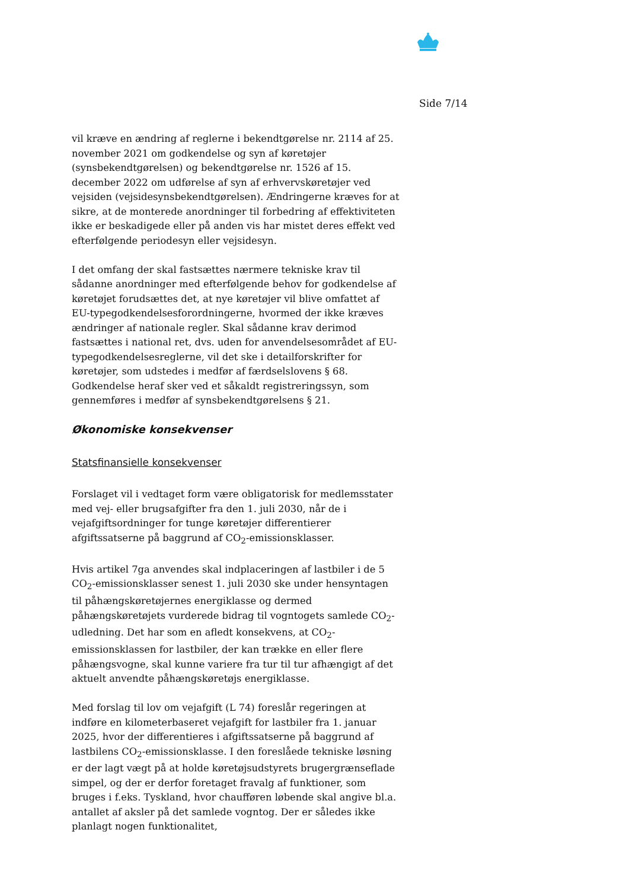Side 7/14
vil kræve en ændring af reglerne i bekendtgørelse nr. 2114 af 25. november 2021 om godkendelse og syn af køretøjer (synsbekendtgørelsen) og bekendtgørelse nr. 1526 af 15. december 2022 om udførelse af syn af erhvervskøretøjer ved vejsiden (vejsidesynsbekendtgørelsen). Ændringerne kræves for at sikre, at de monterede anordninger til forbedring af effektiviteten ikke er beskadigede eller på anden vis har mistet deres effekt ved efterfølgende periodesyn eller vejsidesyn.
I det omfang der skal fastsættes nærmere tekniske krav til sådanne anordninger med efterfølgende behov for godkendelse af køretøjet forudsættes det, at nye køretøjer vil blive omfattet af EU-typegodkendelsesforordningerne, hvormed der ikke kræves ændringer af nationale regler. Skal sådanne krav derimod fastsættes i national ret, dvs. uden for anvendelsesområdet af EU-typegodkendelsesreglerne, vil det ske i detailforskrifter for køretøjer, som udstedes i medfør af færdselslovens § 68. Godkendelse heraf sker ved et såkaldt registreringssyn, som gennemføres i medfør af synsbekendtgørelsens § 21.
Økonomiske konsekvenser
Statsfinansielle konsekvenser
Forslaget vil i vedtaget form være obligatorisk for medlemsstater med vej- eller brugsafgifter fra den 1. juli 2030, når de i vejafgiftsordninger for tunge køretøjer differentierer afgiftssatserne på baggrund af CO<sub>2</sub>-emissionsklasser.
Hvis artikel 7ga anvendes skal indplaceringen af lastbiler i de 5 CO<sub>2</sub>-emissionsklasser senest 1. juli 2030 ske under hensyntagen til påhængskøretøjernes energiklasse og dermed påhængskøretøjets vurderede bidrag til vogntogets samlede CO<sub>2</sub>-udledning. Det har som en afledt konsekvens, at CO<sub>2</sub>-emissionsklassen for lastbiler, der kan trække en eller flere påhængsvogne, skal kunne variere fra tur til tur afhængigt af det aktuelt anvendte påhængskøretøjs energiklasse.
Med forslag til lov om vejafgift (L 74) foreslår regeringen at indføre en kilometerbaseret vejafgift for lastbiler fra 1. januar 2025, hvor der differentieres i afgiftssatserne på baggrund af lastbilens CO<sub>2</sub>-emissionsklasse. I den foreslåede tekniske løsning er der lagt vægt på at holde køretøjsudstyrets brugergrænseflade simpel, og der er derfor foretaget fravalg af funktioner, som bruges i f.eks. Tyskland, hvor chaufføren løbende skal angive bl.a. antallet af aksler på det samlede vogntog. Der er således ikke planlagt nogen funktionalitet,